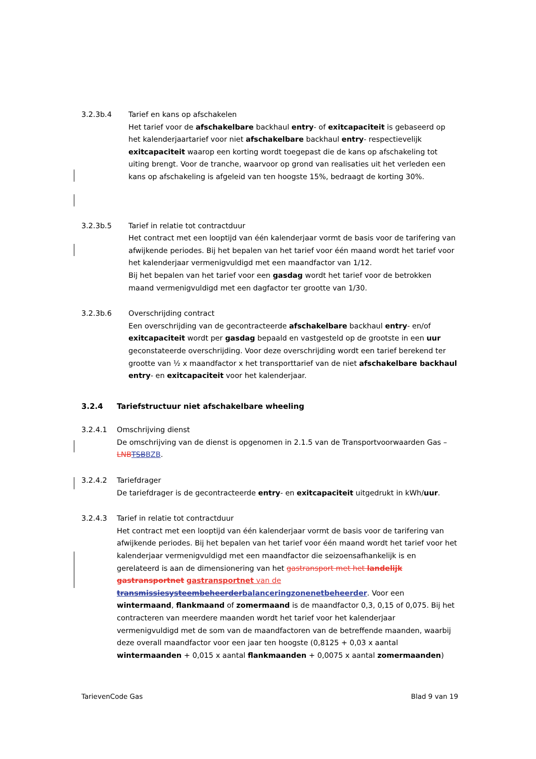3.2.3b.4 Tarief en kans op afschakelen
Het tarief voor de afschakelbare backhaul entry- of exitcapaciteit is gebaseerd op het kalenderjaartarief voor niet afschakelbare backhaul entry- respectievelijk exitcapaciteit waarop een korting wordt toegepast die de kans op afschakeling tot uiting brengt. Voor de tranche, waarvoor op grond van realisaties uit het verleden een kans op afschakeling is afgeleid van ten hoogste 15%, bedraagt de korting 30%.
3.2.3b.5 Tarief in relatie tot contractduur
Het contract met een looptijd van één kalenderjaar vormt de basis voor de tarifering van afwijkende periodes. Bij het bepalen van het tarief voor één maand wordt het tarief voor het kalenderjaar vermenigvuldigd met een maandfactor van 1/12.
Bij het bepalen van het tarief voor een gasdag wordt het tarief voor de betrokken maand vermenigvuldigd met een dagfactor ter grootte van 1/30.
3.2.3b.6 Overschrijding contract
Een overschrijding van de gecontracteerde afschakelbare backhaul entry- en/of exitcapaciteit wordt per gasdag bepaald en vastgesteld op de grootste in een uur geconstateerde overschrijding. Voor deze overschrijding wordt een tarief berekend ter grootte van ½ x maandfactor x het transporttarief van de niet afschakelbare backhaul entry- en exitcapaciteit voor het kalenderjaar.
3.2.4 Tariefstructuur niet afschakelbare wheeling
3.2.4.1 Omschrijving dienst
De omschrijving van de dienst is opgenomen in 2.1.5 van de Transportvoorwaarden Gas – LNBTSBBZB.
3.2.4.2 Tariefdrager
De tariefdrager is de gecontracteerde entry- en exitcapaciteit uitgedrukt in kWh/uur.
3.2.4.3 Tarief in relatie tot contractduur
Het contract met een looptijd van één kalenderjaar vormt de basis voor de tarifering van afwijkende periodes. Bij het bepalen van het tarief voor één maand wordt het tarief voor het kalenderjaar vermenigvuldigd met een maandfactor die seizoensafhankelijk is en gerelateerd is aan de dimensionering van het gastransport met het landelijk gastransportnet gastransportnet van de transmissiesysteembeheerderbalanceringzonenetbeheerder. Voor een wintermaand, flankmaand of zomermaand is de maandfactor 0,3, 0,15 of 0,075. Bij het contracteren van meerdere maanden wordt het tarief voor het kalenderjaar vermenigvuldigd met de som van de maandfactoren van de betreffende maanden, waarbij deze overall maandfactor voor een jaar ten hoogste (0,8125 + 0,03 x aantal wintermaanden + 0,015 x aantal flankmaanden + 0,0075 x aantal zomermaanden)
TarievenCode Gas Blad 9 van 19